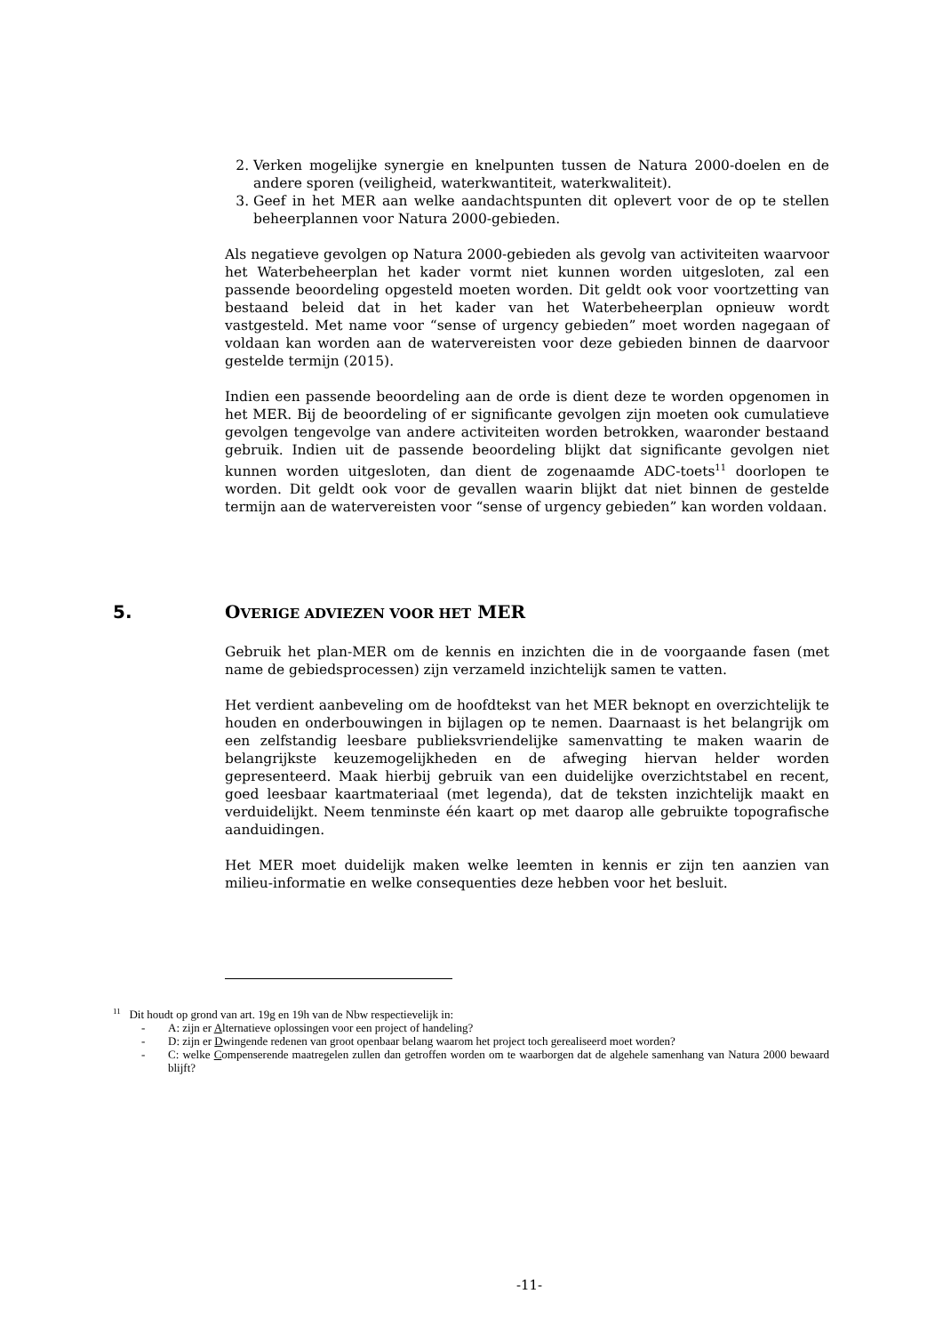2. Verken mogelijke synergie en knelpunten tussen de Natura 2000-doelen en de andere sporen (veiligheid, waterkwantiteit, waterkwaliteit).
3. Geef in het MER aan welke aandachtspunten dit oplevert voor de op te stellen beheerplannen voor Natura 2000-gebieden.
Als negatieve gevolgen op Natura 2000-gebieden als gevolg van activiteiten waarvoor het Waterbeheerplan het kader vormt niet kunnen worden uitgesloten, zal een passende beoordeling opgesteld moeten worden. Dit geldt ook voor voortzetting van bestaand beleid dat in het kader van het Waterbeheerplan opnieuw wordt vastgesteld. Met name voor “sense of urgency gebieden” moet worden nagegaan of voldaan kan worden aan de watervereisten voor deze gebieden binnen de daarvoor gestelde termijn (2015).
Indien een passende beoordeling aan de orde is dient deze te worden opgenomen in het MER. Bij de beoordeling of er significante gevolgen zijn moeten ook cumulatieve gevolgen tengevolge van andere activiteiten worden betrokken, waaronder bestaand gebruik. Indien uit de passende beoordeling blijkt dat significante gevolgen niet kunnen worden uitgesloten, dan dient de zogenaamde ADC-toets<sup>11</sup> doorlopen te worden. Dit geldt ook voor de gevallen waarin blijkt dat niet binnen de gestelde termijn aan de watervereisten voor “sense of urgency gebieden” kan worden voldaan.
5. OVERIGE ADVIEZEN VOOR HET MER
Gebruik het plan-MER om de kennis en inzichten die in de voorgaande fasen (met name de gebiedsprocessen) zijn verzameld inzichtelijk samen te vatten.
Het verdient aanbeveling om de hoofdtekst van het MER beknopt en overzichtelijk te houden en onderbouwingen in bijlagen op te nemen. Daarnaast is het belangrijk om een zelfstandig leesbare publieksvriendelijke samenvatting te maken waarin de belangrijkste keuzemogelijkheden en de afweging hiervan helder worden gepresenteerd. Maak hierbij gebruik van een duidelijke overzichtstabel en recent, goed leesbaar kaartmateriaal (met legenda), dat de teksten inzichtelijk maakt en verduidelijkt. Neem tenminste één kaart op met daarop alle gebruikte topografische aanduidingen.
Het MER moet duidelijk maken welke leemten in kennis er zijn ten aanzien van milieu-informatie en welke consequenties deze hebben voor het besluit.
<sup>11</sup> Dit houdt op grond van art. 19g en 19h van de Nbw respectievelijk in:
- A: zijn er Alternatieve oplossingen voor een project of handeling?
- D: zijn er Dwingende redenen van groot openbaar belang waarom het project toch gerealiseerd moet worden?
- C: welke Compenserende maatregelen zullen dan getroffen worden om te waarborgen dat de algehele samenhang van Natura 2000 bewaard blijft?
-11-